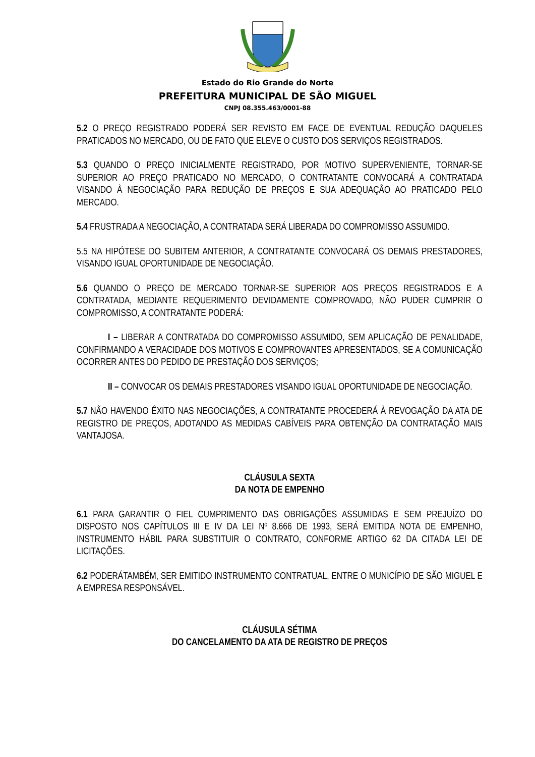Estado do Rio Grande do Norte
PREFEITURA MUNICIPAL DE SÃO MIGUEL
CNPJ 08.355.463/0001-88
5.2 O PREÇO REGISTRADO PODERÁ SER REVISTO EM FACE DE EVENTUAL REDUÇÃO DAQUELES PRATICADOS NO MERCADO, OU DE FATO QUE ELEVE O CUSTO DOS SERVIÇOS REGISTRADOS.
5.3 QUANDO O PREÇO INICIALMENTE REGISTRADO, POR MOTIVO SUPERVENIENTE, TORNAR-SE SUPERIOR AO PREÇO PRATICADO NO MERCADO, O CONTRATANTE CONVOCARÁ A CONTRATADA VISANDO À NEGOCIAÇÃO PARA REDUÇÃO DE PREÇOS E SUA ADEQUAÇÃO AO PRATICADO PELO MERCADO.
5.4 FRUSTRADA A NEGOCIAÇÃO, A CONTRATADA SERÁ LIBERADA DO COMPROMISSO ASSUMIDO.
5.5 NA HIPÓTESE DO SUBITEM ANTERIOR, A CONTRATANTE CONVOCARÁ OS DEMAIS PRESTADORES, VISANDO IGUAL OPORTUNIDADE DE NEGOCIAÇÃO.
5.6 QUANDO O PREÇO DE MERCADO TORNAR-SE SUPERIOR AOS PREÇOS REGISTRADOS E A CONTRATADA, MEDIANTE REQUERIMENTO DEVIDAMENTE COMPROVADO, NÃO PUDER CUMPRIR O COMPROMISSO, A CONTRATANTE PODERÁ:
I – LIBERAR A CONTRATADA DO COMPROMISSO ASSUMIDO, SEM APLICAÇÃO DE PENALIDADE, CONFIRMANDO A VERACIDADE DOS MOTIVOS E COMPROVANTES APRESENTADOS, SE A COMUNICAÇÃO OCORRER ANTES DO PEDIDO DE PRESTAÇÃO DOS SERVIÇOS;
II – CONVOCAR OS DEMAIS PRESTADORES VISANDO IGUAL OPORTUNIDADE DE NEGOCIAÇÃO.
5.7 NÃO HAVENDO ÊXITO NAS NEGOCIAÇÕES, A CONTRATANTE PROCEDERÁ À REVOGAÇÃO DA ATA DE REGISTRO DE PREÇOS, ADOTANDO AS MEDIDAS CABÍVEIS PARA OBTENÇÃO DA CONTRATAÇÃO MAIS VANTAJOSA.
CLÁUSULA SEXTA
DA NOTA DE EMPENHO
6.1 PARA GARANTIR O FIEL CUMPRIMENTO DAS OBRIGAÇÕES ASSUMIDAS E SEM PREJUÍZO DO DISPOSTO NOS CAPÍTULOS III E IV DA LEI Nº 8.666 DE 1993, SERÁ EMITIDA NOTA DE EMPENHO, INSTRUMENTO HÁBIL PARA SUBSTITUIR O CONTRATO, CONFORME ARTIGO 62 DA CITADA LEI DE LICITAÇÕES.
6.2 PODERÁTAMBÉM, SER EMITIDO INSTRUMENTO CONTRATUAL, ENTRE O MUNICÍPIO DE SÃO MIGUEL E A EMPRESA RESPONSÁVEL.
CLÁUSULA SÉTIMA
DO CANCELAMENTO DA ATA DE REGISTRO DE PREÇOS